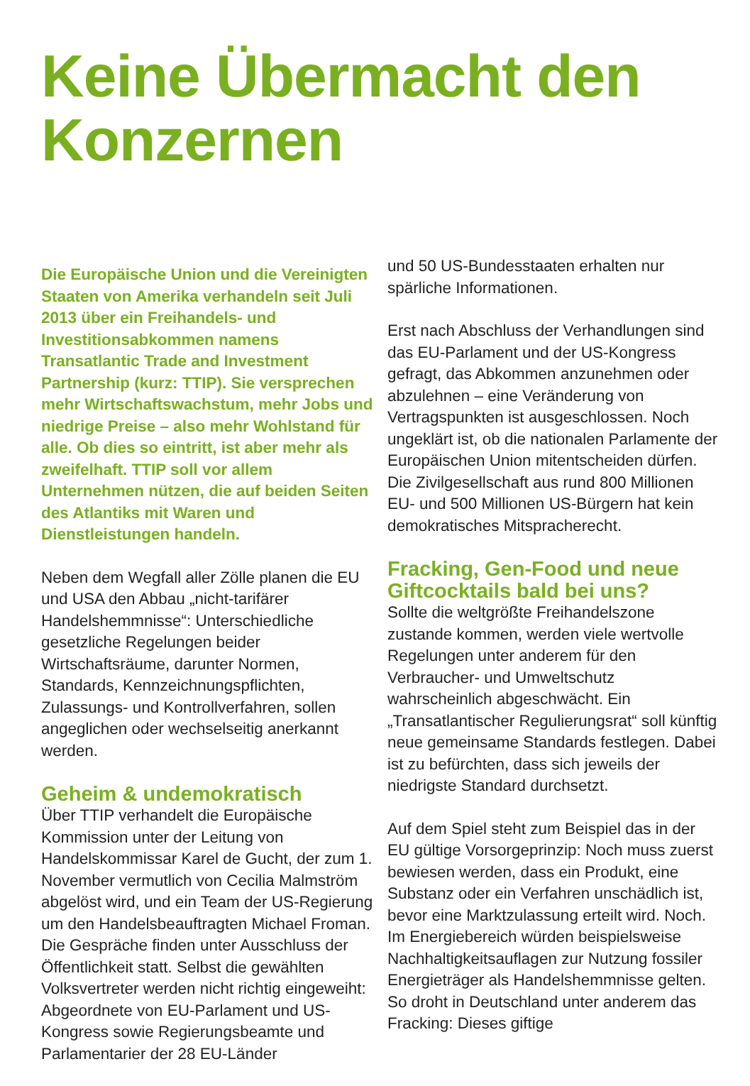Keine Übermacht den Konzernen
Die Europäische Union und die Vereinigten Staaten von Amerika verhandeln seit Juli 2013 über ein Freihandels- und Investitionsabkommen namens Transatlantic Trade and Investment Partnership (kurz: TTIP). Sie versprechen mehr Wirtschaftswachstum, mehr Jobs und niedrige Preise – also mehr Wohlstand für alle. Ob dies so eintritt, ist aber mehr als zweifelhaft. TTIP soll vor allem Unternehmen nützen, die auf beiden Seiten des Atlantiks mit Waren und Dienstleistungen handeln.
Neben dem Wegfall aller Zölle planen die EU und USA den Abbau „nicht-tarifärer Handelshemmnisse“: Unterschiedliche gesetzliche Regelungen beider Wirtschaftsräume, darunter Normen, Standards, Kennzeichnungspflichten, Zulassungs- und Kontrollverfahren, sollen angeglichen oder wechselseitig anerkannt werden.
Geheim & undemokratisch
Über TTIP verhandelt die Europäische Kommission unter der Leitung von Handelskommissar Karel de Gucht, der zum 1. November vermutlich von Cecilia Malmström abgelöst wird, und ein Team der US-Regierung um den Handelsbeauftragten Michael Froman. Die Gespräche finden unter Ausschluss der Öffentlichkeit statt. Selbst die gewählten Volksvertreter werden nicht richtig eingeweiht: Abgeordnete von EU-Parlament und US-Kongress sowie Regierungsbeamte und Parlamentarier der 28 EU-Länder
und 50 US-Bundesstaaten erhalten nur spärliche Informationen.
Erst nach Abschluss der Verhandlungen sind das EU-Parlament und der US-Kongress gefragt, das Abkommen anzunehmen oder abzulehnen – eine Veränderung von Vertragspunkten ist ausgeschlossen. Noch ungeklärt ist, ob die nationalen Parlamente der Europäischen Union mitentscheiden dürfen. Die Zivilgesellschaft aus rund 800 Millionen EU- und 500 Millionen US-Bürgern hat kein demokratisches Mitspracherecht.
Fracking, Gen-Food und neue Giftcocktails bald bei uns?
Sollte die weltgrößte Freihandelszone zustande kommen, werden viele wertvolle Regelungen unter anderem für den Verbraucher- und Umweltschutz wahrscheinlich abgeschwächt. Ein „Transatlantischer Regulierungsrat“ soll künftig neue gemeinsame Standards festlegen. Dabei ist zu befürchten, dass sich jeweils der niedrigste Standard durchsetzt.
Auf dem Spiel steht zum Beispiel das in der EU gültige Vorsorgeprinzip: Noch muss zuerst bewiesen werden, dass ein Produkt, eine Substanz oder ein Verfahren unschädlich ist, bevor eine Marktzulassung erteilt wird. Noch. Im Energiebereich würden beispielsweise Nachhaltigkeitsauflagen zur Nutzung fossiler Energieträger als Handelshemmnisse gelten. So droht in Deutschland unter anderem das Fracking: Dieses giftige